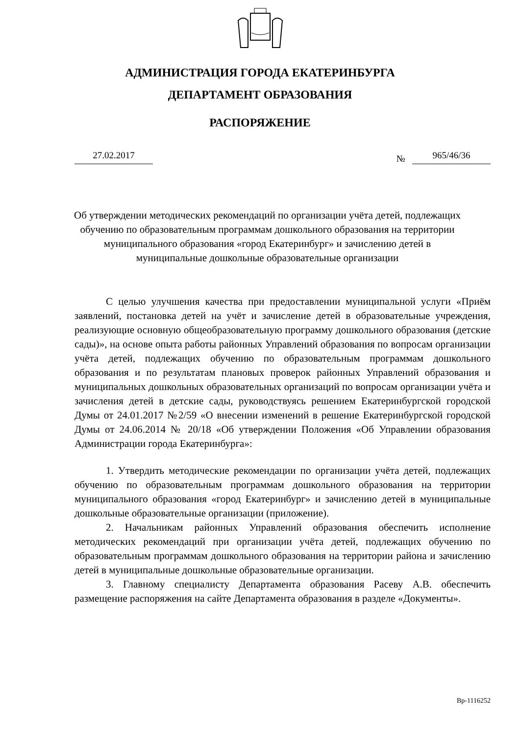АДМИНИСТРАЦИЯ ГОРОДА ЕКАТЕРИНБУРГА
ДЕПАРТАМЕНТ ОБРАЗОВАНИЯ
РАСПОРЯЖЕНИЕ
27.02.2017 № 965/46/36
Об утверждении методических рекомендаций по организации учёта детей, подлежащих обучению по образовательным программам дошкольного образования на территории муниципального образования «город Екатеринбург» и зачислению детей в муниципальные дошкольные образовательные организации
С целью улучшения качества при предоставлении муниципальной услуги «Приём заявлений, постановка детей на учёт и зачисление детей в образовательные учреждения, реализующие основную общеобразовательную программу дошкольного образования (детские сады)», на основе опыта работы районных Управлений образования по вопросам организации учёта детей, подлежащих обучению по образовательным программам дошкольного образования и по результатам плановых проверок районных Управлений образования и муниципальных дошкольных образовательных организаций по вопросам организации учёта и зачисления детей в детские сады, руководствуясь решением Екатеринбургской городской Думы от 24.01.2017 №2/59 «О внесении изменений в решение Екатеринбургской городской Думы от 24.06.2014 № 20/18 «Об утверждении Положения «Об Управлении образования Администрации города Екатеринбурга»:
1. Утвердить методические рекомендации по организации учёта детей, подлежащих обучению по образовательным программам дошкольного образования на территории муниципального образования «город Екатеринбург» и зачислению детей в муниципальные дошкольные образовательные организации (приложение).
2. Начальникам районных Управлений образования обеспечить исполнение методических рекомендаций при организации учёта детей, подлежащих обучению по образовательным программам дошкольного образования на территории района и зачислению детей в муниципальные дошкольные образовательные организации.
3. Главному специалисту Департамента образования Расеву А.В. обеспечить размещение распоряжения на сайте Департамента образования в разделе «Документы».
Вр-1116252